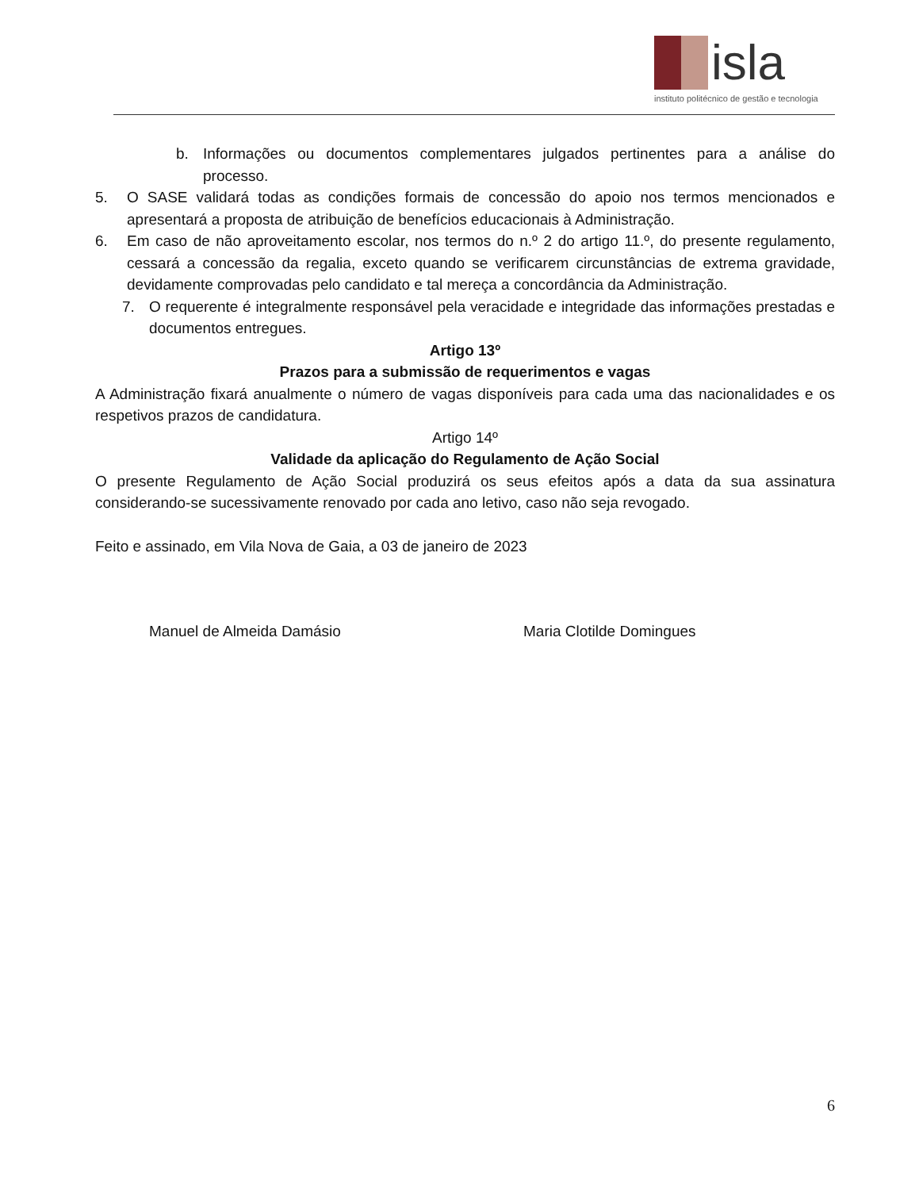isla
instituto politécnico de gestão e tecnologia
b. Informações ou documentos complementares julgados pertinentes para a análise do processo.
5. O SASE validará todas as condições formais de concessão do apoio nos termos mencionados e apresentará a proposta de atribuição de benefícios educacionais à Administração.
6. Em caso de não aproveitamento escolar, nos termos do n.º 2 do artigo 11.º, do presente regulamento, cessará a concessão da regalia, exceto quando se verificarem circunstâncias de extrema gravidade, devidamente comprovadas pelo candidato e tal mereça a concordância da Administração.
7. O requerente é integralmente responsável pela veracidade e integridade das informações prestadas e documentos entregues.
Artigo 13º
Prazos para a submissão de requerimentos e vagas
A Administração fixará anualmente o número de vagas disponíveis para cada uma das nacionalidades e os respetivos prazos de candidatura.
Artigo 14º
Validade da aplicação do Regulamento de Ação Social
O presente Regulamento de Ação Social produzirá os seus efeitos após a data da sua assinatura considerando-se sucessivamente renovado por cada ano letivo, caso não seja revogado.
Feito e assinado, em Vila Nova de Gaia, a 03 de janeiro de 2023
Manuel de Almeida Damásio Maria Clotilde Domingues
6